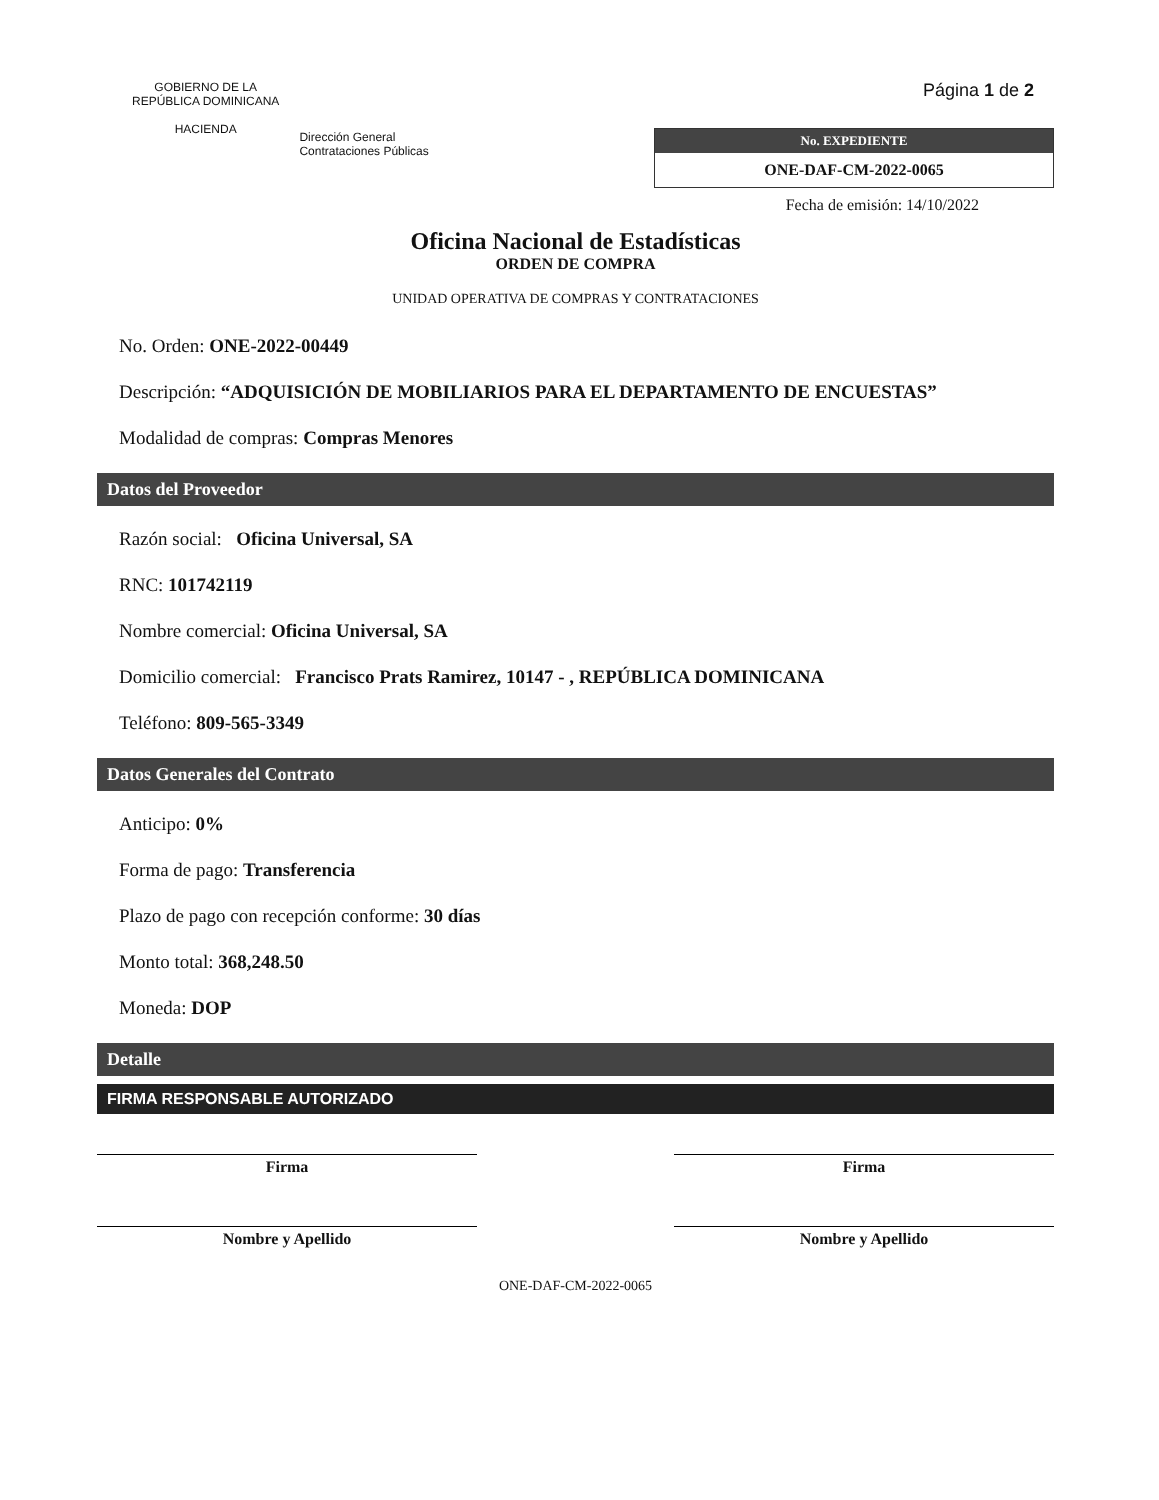GOBIERNO DE LA
REPÚBLICA DOMINICANA
HACIENDA
Dirección General
Contrataciones Públicas
Página 1 de 2
No. EXPEDIENTE
ONE-DAF-CM-2022-0065
Fecha de emisión: 14/10/2022
Oficina Nacional de Estadísticas
ORDEN DE COMPRA
UNIDAD OPERATIVA DE COMPRAS Y CONTRATACIONES
No. Orden: ONE-2022-00449
Descripción: “ADQUISICIÓN DE MOBILIARIOS PARA EL DEPARTAMENTO DE ENCUESTAS”
Modalidad de compras: Compras Menores
Datos del Proveedor
Razón social: Oficina Universal, SA
RNC: 101742119
Nombre comercial: Oficina Universal, SA
Domicilio comercial: Francisco Prats Ramirez, 10147 - , REPÚBLICA DOMINICANA
Teléfono: 809-565-3349
Datos Generales del Contrato
Anticipo: 0%
Forma de pago: Transferencia
Plazo de pago con recepción conforme: 30 días
Monto total: 368,248.50
Moneda: DOP
Detalle
FIRMA RESPONSABLE AUTORIZADO
Firma Firma
Nombre y Apellido Nombre y Apellido
ONE-DAF-CM-2022-0065